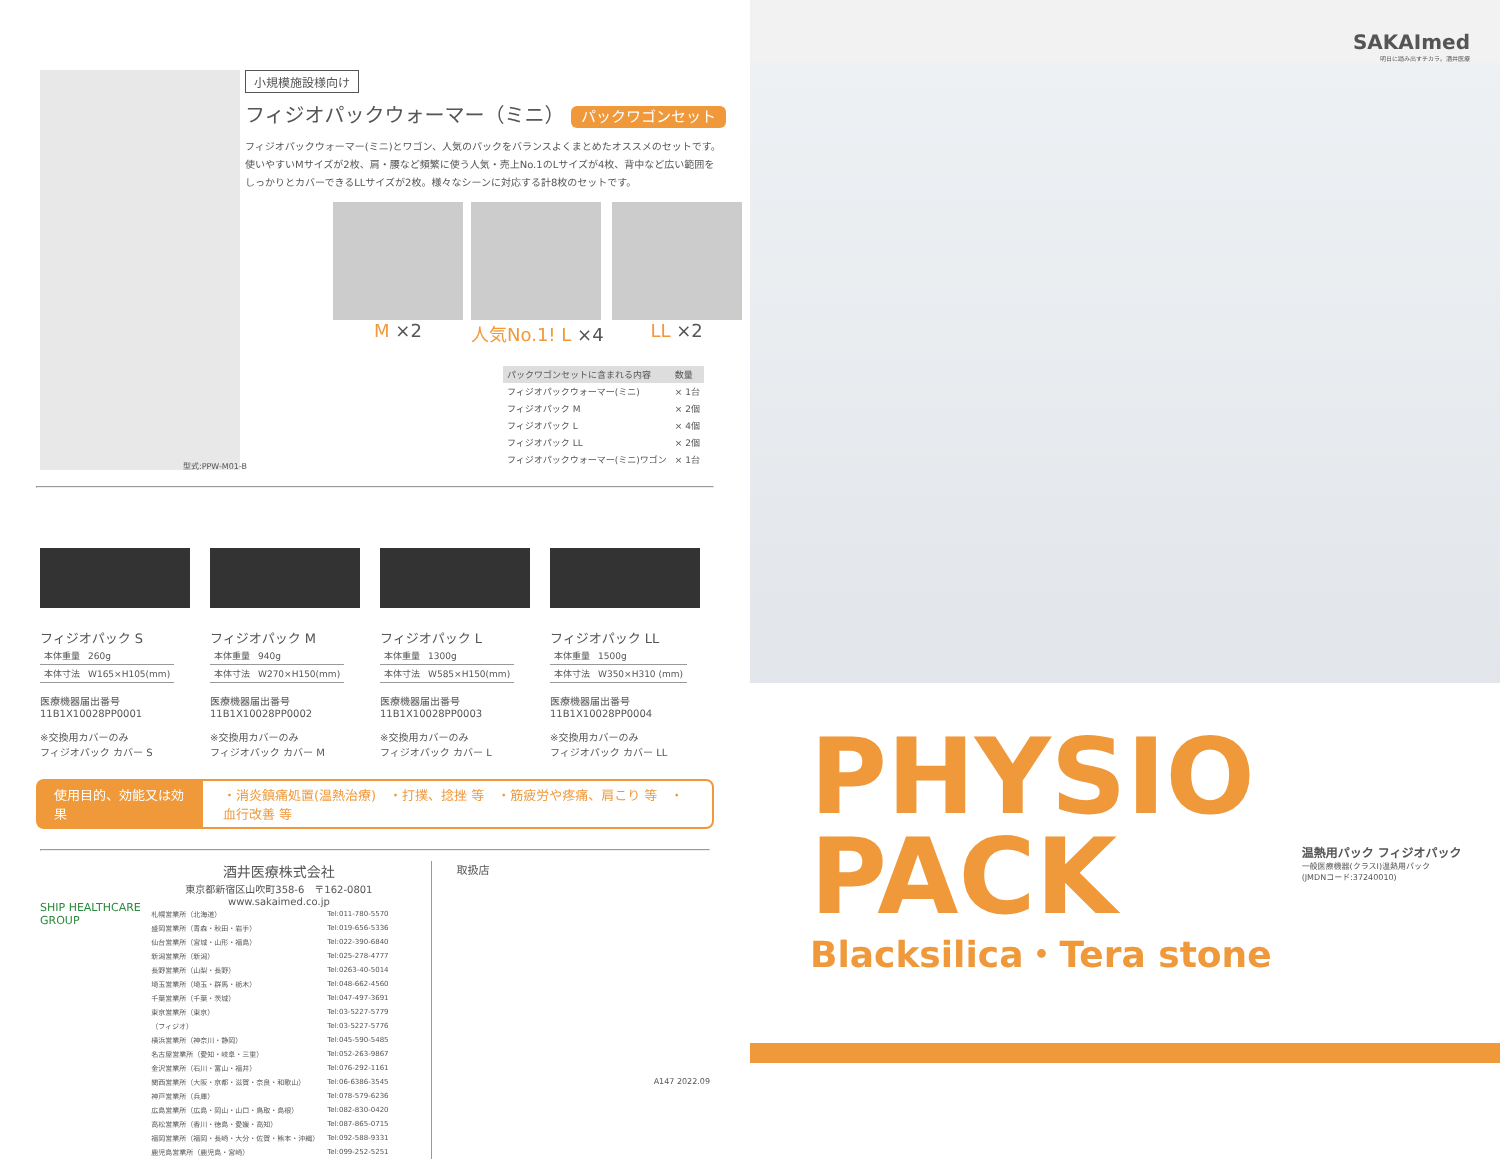小規模施設様向け
フィジオパックウォーマー（ミニ） パックワゴンセット
フィジオパックウォーマー(ミニ)とワゴン、人気のパックをバランスよくまとめたオススメのセットです。
使いやすいMサイズが2枚、肩・腰など頻繁に使う人気・売上No.1のLサイズが4枚、背中など広い範囲を
しっかりとカバーできるLLサイズが2枚。様々なシーンに対応する計8枚のセットです。
M ×2 人気No.1! L ×4 LL ×2
| パックワゴンセットに含まれる内容 | 数量 |
| --- | --- |
| フィジオパックウォーマー(ミニ) | × 1台 |
| フィジオパック M | × 2個 |
| フィジオパック L | × 4個 |
| フィジオパック LL | × 2個 |
| フィジオパックウォーマー(ミニ)ワゴン | × 1台 |
型式:PPW-M01-B
フィジオパック S
| 本体重量 | 260g |
| 本体寸法 | W165×H105(mm) |
医療機器届出番号
11B1X10028PP0001
※交換用カバーのみ
フィジオパック カバー S
フィジオパック M
| 本体重量 | 940g |
| 本体寸法 | W270×H150(mm) |
医療機器届出番号
11B1X10028PP0002
※交換用カバーのみ
フィジオパック カバー M
フィジオパック L
| 本体重量 | 1300g |
| 本体寸法 | W585×H150(mm) |
医療機器届出番号
11B1X10028PP0003
※交換用カバーのみ
フィジオパック カバー L
フィジオパック LL
| 本体重量 | 1500g |
| 本体寸法 | W350×H310 (mm) |
医療機器届出番号
11B1X10028PP0004
※交換用カバーのみ
フィジオパック カバー LL
使用目的、効能又は効果 ・消炎鎮痛処置(温熱治療)　・打撲、捻挫 等　・筋疲労や疼痛、肩こり 等　・血行改善 等
SHIP HEALTHCARE GROUP
酒井医療株式会社
東京都新宿区山吹町358-6　〒162-0801
www.sakaimed.co.jp
| 札幌営業所（北海道） | Tel:011-780-5570 |
| 盛岡営業所（青森・秋田・岩手） | Tel:019-656-5336 |
| 仙台営業所（宮城・山形・福島） | Tel:022-390-6840 |
| 新潟営業所（新潟） | Tel:025-278-4777 |
| 長野営業所（山梨・長野） | Tel:0263-40-5014 |
| 埼玉営業所（埼玉・群馬・栃木） | Tel:048-662-4560 |
| 千葉営業所（千葉・茨城） | Tel:047-497-3691 |
| 東京営業所（東京） | Tel:03-5227-5779 |
| （フィジオ） | Tel:03-5227-5776 |
| 横浜営業所（神奈川・静岡） | Tel:045-590-5485 |
| 名古屋営業所（愛知・岐阜・三重） | Tel:052-263-9867 |
| 金沢営業所（石川・富山・福井） | Tel:076-292-1161 |
| 関西営業所（大阪・京都・滋賀・奈良・和歌山） | Tel:06-6386-3545 |
| 神戸営業所（兵庫） | Tel:078-579-6236 |
| 広島営業所（広島・岡山・山口・鳥取・島根） | Tel:082-830-0420 |
| 高松営業所（香川・徳島・愛媛・高知） | Tel:087-865-0715 |
| 福岡営業所（福岡・長崎・大分・佐賀・熊本・沖縄） | Tel:092-588-9331 |
| 鹿児島営業所（鹿児島・宮崎） | Tel:099-252-5251 |
取扱店
A147 2022.09
SAKAImed
明日に踏み出すチカラ。酒井医療
PHYSIO
PACK
Blacksilica・Tera stone
温熱用パック フィジオパック
一般医療機器(クラスI)温熱用パック
(JMDNコード:37240010)